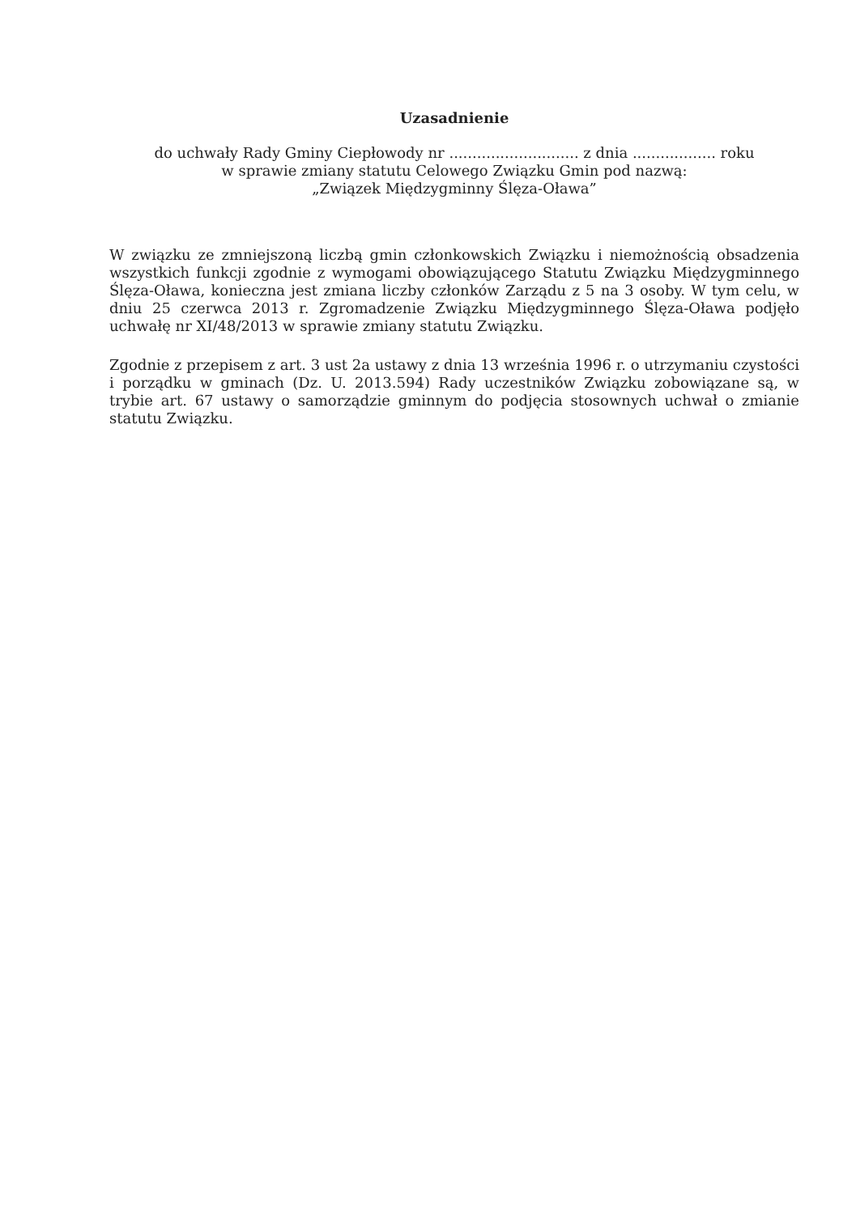Uzasadnienie
do uchwały Rady Gminy Ciepłowody nr ............................ z dnia .................. roku
w sprawie zmiany statutu Celowego Związku Gmin pod nazwą:
„Związek Międzygminny Ślęza-Oława”
W związku ze zmniejszoną liczbą gmin członkowskich Związku i niemożnością obsadzenia wszystkich funkcji zgodnie z wymogami obowiązującego Statutu Związku Międzygminnego Ślęza-Oława, konieczna jest zmiana liczby członków Zarządu z 5 na 3 osoby. W tym celu, w dniu 25 czerwca 2013 r. Zgromadzenie Związku Międzygminnego Ślęza-Oława podjęło uchwałę nr XI/48/2013 w sprawie zmiany statutu Związku.
Zgodnie z przepisem z art. 3 ust 2a ustawy z dnia 13 września 1996 r. o utrzymaniu czystości i porządku w gminach (Dz. U. 2013.594) Rady uczestników Związku zobowiązane są, w trybie art. 67 ustawy o samorządzie gminnym do podjęcia stosownych uchwał o zmianie statutu Związku.